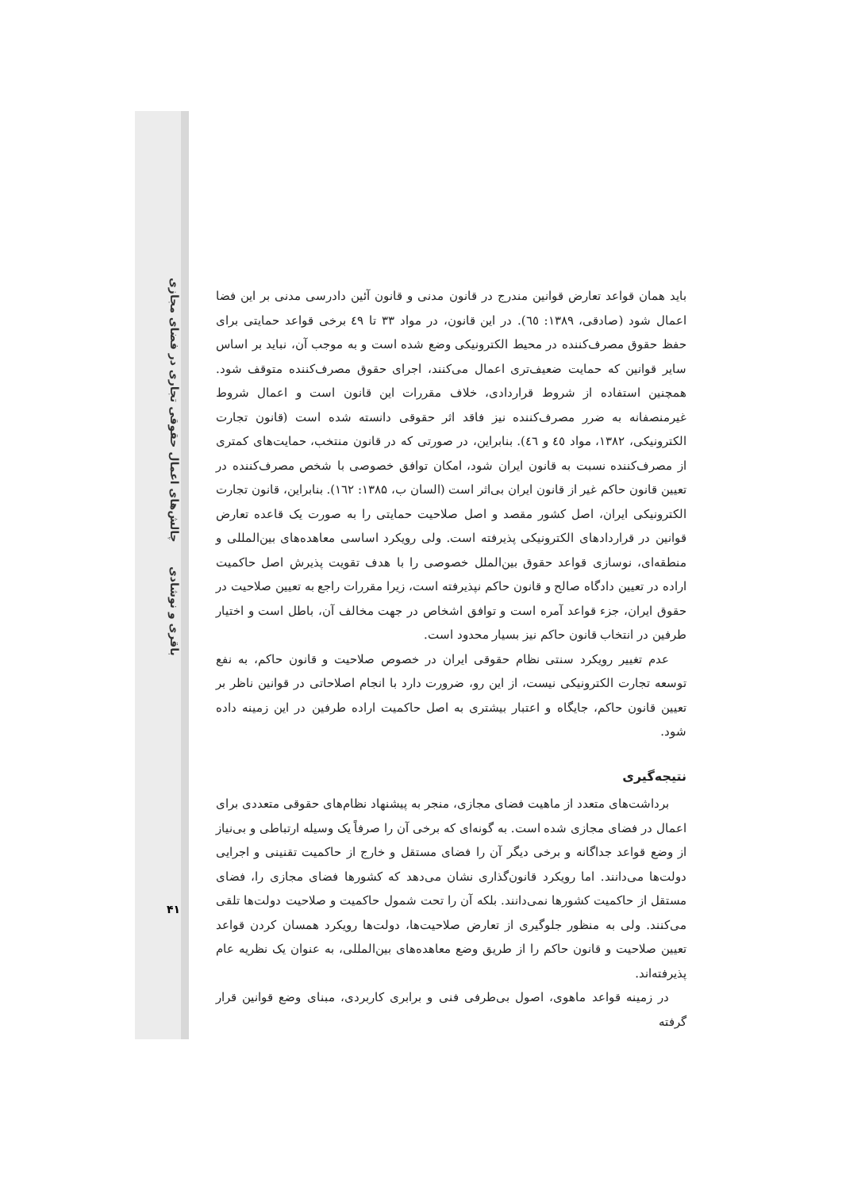چالش‌های اعمال حقوقی تجاری در فضای مجازی
باقری و نوشادی
۴۱
باید همان قواعد تعارض قوانین مندرج در قانون مدنی و قانون آئین دادرسی مدنی بر این فضا اعمال شود (صادقی، ۱۳۸۹: ٦٥). در این قانون، در مواد ۳۳ تا ٤٩ برخی قواعد حمایتی برای حفظ حقوق مصرف‌کننده در محیط الکترونیکی وضع شده است و به موجب آن، نباید بر اساس سایر قوانین که حمایت ضعیف‌تری اعمال می‌کنند، اجرای حقوق مصرف‌کننده متوقف شود. همچنین استفاده از شروط قراردادی، خلاف مقررات این قانون است و اعمال شروط غیرمنصفانه به ضرر مصرف‌کننده نیز فاقد اثر حقوقی دانسته شده است (قانون تجارت الکترونیکی، ۱۳۸۲، مواد ٤٥ و ٤٦). بنابراین، در صورتی که در قانون منتخب، حمایت‌های کمتری از مصرف‌کننده نسبت به قانون ایران شود، امکان توافق خصوصی با شخص مصرف‌کننده در تعیین قانون حاکم غیر از قانون ایران بی‌اثر است (السان ب، ۱۳۸۵: ۱٦۲). بنابراین، قانون تجارت الکترونیکی ایران، اصل کشور مقصد و اصل صلاحیت حمایتی را به صورت یک قاعده تعارض قوانین در قراردادهای الکترونیکی پذیرفته است. ولی رویکرد اساسی معاهده‌های بین‌المللی و منطقه‌ای، نوسازی قواعد حقوق بین‌الملل خصوصی را با هدف تقویت پذیرش اصل حاکمیت اراده در تعیین دادگاه صالح و قانون حاکم نپذیرفته است، زیرا مقررات راجع به تعیین صلاحیت در حقوق ایران، جزء قواعد آمره است و توافق اشخاص در جهت مخالف آن، باطل است و اختیار طرفین در انتخاب قانون حاکم نیز بسیار محدود است.
عدم تغییر رویکرد سنتی نظام حقوقی ایران در خصوص صلاحیت و قانون حاکم، به نفع توسعه تجارت الکترونیکی نیست، از این رو، ضرورت دارد با انجام اصلاحاتی در قوانین ناظر بر تعیین قانون حاکم، جایگاه و اعتبار بیشتری به اصل حاکمیت اراده طرفین در این زمینه داده شود.
نتیجه‌گیری
برداشت‌های متعدد از ماهیت فضای مجازی، منجر به پیشنهاد نظام‌های حقوقی متعددی برای اعمال در فضای مجازی شده است. به گونه‌ای که برخی آن را صرفاً یک وسیله ارتباطی و بی‌نیاز از وضع قواعد جداگانه و برخی دیگر آن را فضای مستقل و خارج از حاکمیت تقنینی و اجرایی دولت‌ها می‌دانند. اما رویکرد قانون‌گذاری نشان می‌دهد که کشورها فضای مجازی را، فضای مستقل از حاکمیت کشورها نمی‌دانند. بلکه آن را تحت شمول حاکمیت و صلاحیت دولت‌ها تلقی می‌کنند. ولی به منظور جلوگیری از تعارض صلاحیت‌ها، دولت‌ها رویکرد همسان کردن قواعد تعیین صلاحیت و قانون حاکم را از طریق وضع معاهده‌های بین‌المللی، به عنوان یک نظریه عام پذیرفته‌اند.
در زمینه قواعد ماهوی، اصول بی‌طرفی فنی و برابری کاربردی، مبنای وضع قوانین قرار گرفته